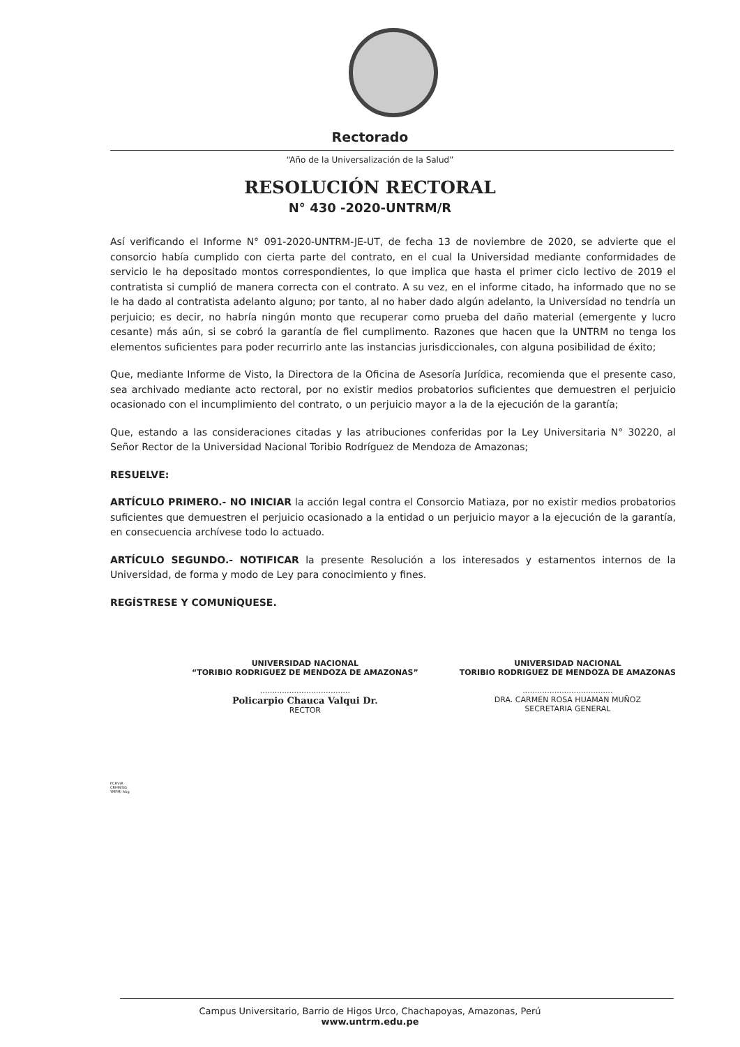Rectorado
“Año de la Universalización de la Salud”
RESOLUCIÓN RECTORAL
N° 430 -2020-UNTRM/R
Así verificando el Informe N° 091-2020-UNTRM-JE-UT, de fecha 13 de noviembre de 2020, se advierte que el consorcio había cumplido con cierta parte del contrato, en el cual la Universidad mediante conformidades de servicio le ha depositado montos correspondientes, lo que implica que hasta el primer ciclo lectivo de 2019 el contratista si cumplió de manera correcta con el contrato. A su vez, en el informe citado, ha informado que no se le ha dado al contratista adelanto alguno; por tanto, al no haber dado algún adelanto, la Universidad no tendría un perjuicio; es decir, no habría ningún monto que recuperar como prueba del daño material (emergente y lucro cesante) más aún, si se cobró la garantía de fiel cumplimento. Razones que hacen que la UNTRM no tenga los elementos suficientes para poder recurrirlo ante las instancias jurisdiccionales, con alguna posibilidad de éxito;
Que, mediante Informe de Visto, la Directora de la Oficina de Asesoría Jurídica, recomienda que el presente caso, sea archivado mediante acto rectoral, por no existir medios probatorios suficientes que demuestren el perjuicio ocasionado con el incumplimiento del contrato, o un perjuicio mayor a la de la ejecución de la garantía;
Que, estando a las consideraciones citadas y las atribuciones conferidas por la Ley Universitaria N° 30220, al Señor Rector de la Universidad Nacional Toribio Rodríguez de Mendoza de Amazonas;
RESUELVE:
ARTÍCULO PRIMERO.- NO INICIAR la acción legal contra el Consorcio Matiaza, por no existir medios probatorios suficientes que demuestren el perjuicio ocasionado a la entidad o un perjuicio mayor a la ejecución de la garantía, en consecuencia archívese todo lo actuado.
ARTÍCULO SEGUNDO.- NOTIFICAR la presente Resolución a los interesados y estamentos internos de la Universidad, de forma y modo de Ley para conocimiento y fines.
REGÍSTRESE Y COMUNÍQUESE.
UNIVERSIDAD NACIONAL
“TORIBIO RODRIGUEZ DE MENDOZA DE AMAZONAS”
.....................................
Policarpio Chauca Valqui Dr.
RECTOR
UNIVERSIDAD NACIONAL
TORIBIO RODRIGUEZ DE MENDOZA DE AMAZONAS
.....................................
DRA. CARMEN ROSA HUAMAN MUÑOZ
SECRETARIA GENERAL
PCHV/R
CRHM/SG
YMFM/ Abg
Campus Universitario, Barrio de Higos Urco, Chachapoyas, Amazonas, Perú
www.untrm.edu.pe